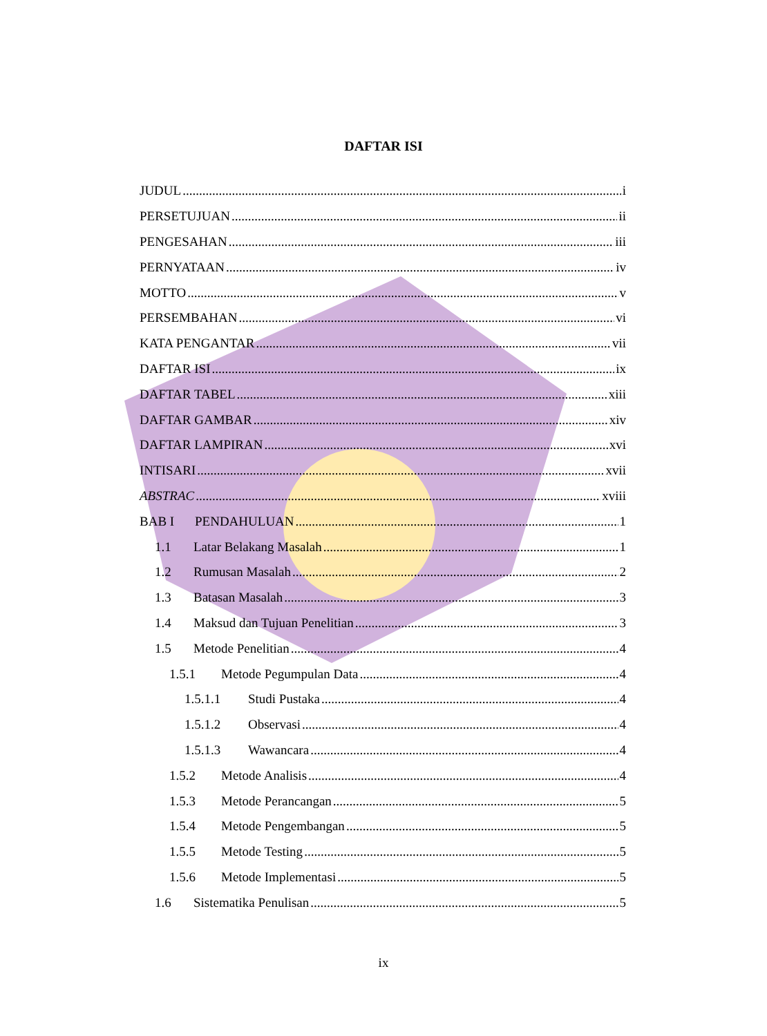DAFTAR ISI
JUDUL i
PERSETUJUAN ii
PENGESAHAN iii
PERNYATAAN iv
MOTTO v
PERSEMBAHAN vi
KATA PENGANTAR vii
DAFTAR ISI ix
DAFTAR TABEL xiii
DAFTAR GAMBAR xiv
DAFTAR LAMPIRAN xvi
INTISARI xvii
ABSTRAC xviii
BAB I PENDAHULUAN 1
1.1 Latar Belakang Masalah 1
1.2 Rumusan Masalah 2
1.3 Batasan Masalah 3
1.4 Maksud dan Tujuan Penelitian 3
1.5 Metode Penelitian 4
1.5.1 Metode Pegumpulan Data 4
1.5.1.1 Studi Pustaka 4
1.5.1.2 Observasi 4
1.5.1.3 Wawancara 4
1.5.2 Metode Analisis 4
1.5.3 Metode Perancangan 5
1.5.4 Metode Pengembangan 5
1.5.5 Metode Testing 5
1.5.6 Metode Implementasi 5
1.6 Sistematika Penulisan 5
ix